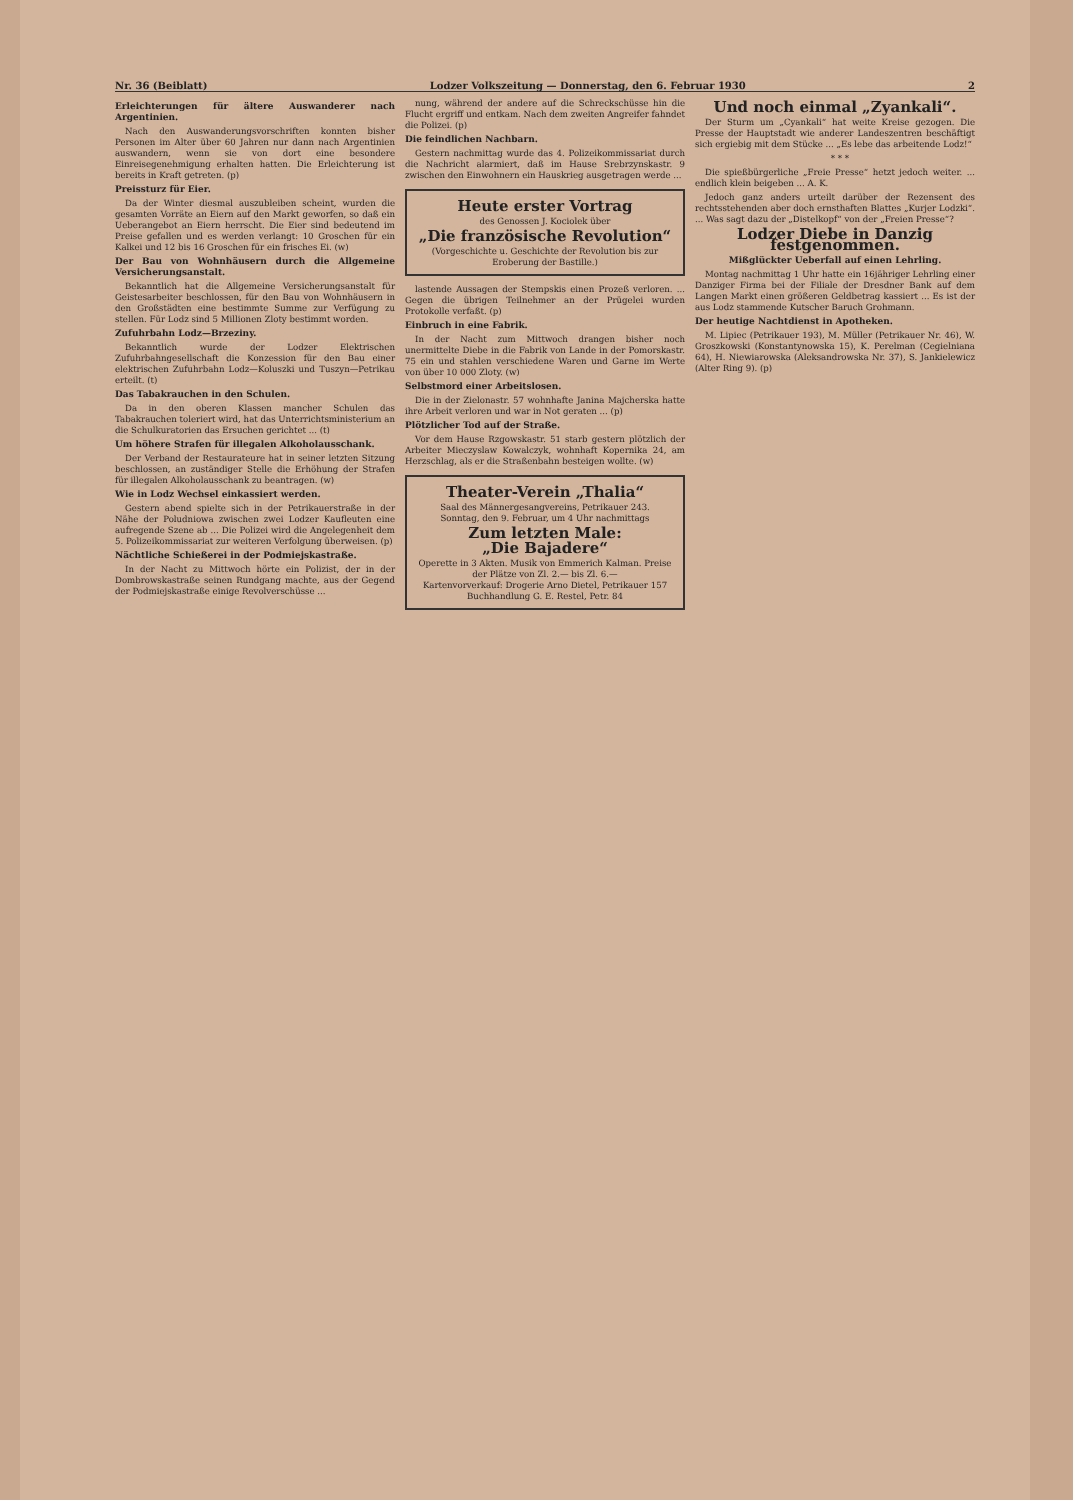Nr. 36 (Beiblatt) Lodzer Volkszeitung — Donnerstag, den 6. Februar 1930 2
Erleichterungen für ältere Auswanderer nach Argentinien.
Nach den Auswanderungsvorschriften konnten bisher Personen im Alter über 60 Jahren nur dann nach Argentinien auswandern, wenn sie von dort eine besondere Einreisegenehmigung erhalten hatten. Die Erleichterung ist bereits in Kraft getreten. (p)
Preissturz für Eier.
Da der Winter diesmal auszubleiben scheint, wurden die gesamten Vorräte an Eiern auf den Markt geworfen, so daß ein Ueberangebot an Eiern herrscht. Die Eier sind bedeutend im Preise gefallen und es werden verlangt: 10 Groschen für ein Kalkei und 12 bis 16 Groschen für ein frisches Ei. (w)
Der Bau von Wohnhäusern durch die Allgemeine Versicherungsanstalt.
Bekanntlich hat die Allgemeine Versicherungsanstalt für Geistesarbeiter beschlossen, für den Bau von Wohnhäusern in den Großstädten eine bestimmte Summe zur Verfügung zu stellen. Für Lodz sind 5 Millionen Zloty bestimmt worden.
Zufuhrbahn Lodz—Brzeziny.
Bekanntlich wurde der Lodzer Elektrischen Zufuhrbahngesellschaft die Konzession für den Bau einer elektrischen Zufuhrbahn Lodz—Koluszki und Tuszyn—Petrikau erteilt. (t)
Das Tabakrauchen in den Schulen.
Da in den oberen Klassen mancher Schulen das Tabakrauchen toleriert wird, hat das Unterrichtsministerium an die Schulkuratorien das Ersuchen gerichtet ... (t)
Um höhere Strafen für illegalen Alkoholausschank.
Der Verband der Restaurateure hat in seiner letzten Sitzung beschlossen, an zuständiger Stelle die Erhöhung der Strafen für illegalen Alkoholausschank zu beantragen. (w)
Wie in Lodz Wechsel einkassiert werden.
Gestern abend spielte sich in der Petrikauerstraße in der Nähe der Poludniowa zwischen zwei Lodzer Kaufleuten eine aufregende Szene ab ... Die Polizei wird die Angelegenheit dem 5. Polizeikommissariat zur weiteren Verfolgung überweisen. (p)
Nächtliche Schießerei in der Podmiejskastraße.
In der Nacht zu Mittwoch hörte ein Polizist, der in der Dombrowskastraße seinen Rundgang machte, aus der Gegend der Podmiejskastraße einige Revolverschüsse ...
nung, während der andere auf die Schreckschüsse hin die Flucht ergriff und entkam. Nach dem zweiten Angreifer fahndet die Polizei. (p)
Die feindlichen Nachbarn.
Gestern nachmittag wurde das 4. Polizeikommissariat durch die Nachricht alarmiert, daß im Hause Srebrzynskastr. 9 zwischen den Einwohnern ein Hauskrieg ausgetragen werde ...
Heute erster Vortrag
des Genossen J. Kociolek über
„Die französische Revolution“
(Vorgeschichte u. Geschichte der Revolution bis zur Eroberung der Bastille.)
lastende Aussagen der Stempskis einen Prozeß verloren. ... Gegen die übrigen Teilnehmer an der Prügelei wurden Protokolle verfaßt. (p)
Einbruch in eine Fabrik.
In der Nacht zum Mittwoch drangen bisher noch unermittelte Diebe in die Fabrik von Lande in der Pomorskastr. 75 ein und stahlen verschiedene Waren und Garne im Werte von über 10 000 Zloty. (w)
Selbstmord einer Arbeitslosen.
Die in der Zielonastr. 57 wohnhafte Janina Majcherska hatte ihre Arbeit verloren und war in Not geraten ... (p)
Plötzlicher Tod auf der Straße.
Vor dem Hause Rzgowskastr. 51 starb gestern plötzlich der Arbeiter Mieczyslaw Kowalczyk, wohnhaft Kopernika 24, am Herzschlag, als er die Straßenbahn besteigen wollte. (w)
Theater-Verein „Thalia“
Saal des Männergesangvereins, Petrikauer 243.
Sonntag, den 9. Februar, um 4 Uhr nachmittags
Zum letzten Male:
„Die Bajadere“
Operette in 3 Akten. Musik von Emmerich Kalman. Preise der Plätze von Zl. 2.— bis Zl. 6.—
Kartenvorverkauf: Drogerie Arno Dietel, Petrikauer 157 Buchhandlung G. E. Restel, Petr. 84
Und noch einmal „Zyankali“.
Der Sturm um „Cyankali“ hat weite Kreise gezogen. Die Presse der Hauptstadt wie anderer Landeszentren beschäftigt sich ergiebig mit dem Stücke ... „Es lebe das arbeitende Lodz!“
* * *
Die spießbürgerliche „Freie Presse“ hetzt jedoch weiter. ... endlich klein beigeben ... A. K.
Jedoch ganz anders urteilt darüber der Rezensent des rechtsstehenden aber doch ernsthaften Blattes „Kurjer Lodzki“. ... Was sagt dazu der „Distelkopf“ von der „Freien Presse“?
Lodzer Diebe in Danzig festgenommen.
Mißglückter Ueberfall auf einen Lehrling.
Montag nachmittag 1 Uhr hatte ein 16jähriger Lehrling einer Danziger Firma bei der Filiale der Dresdner Bank auf dem Langen Markt einen größeren Geldbetrag kassiert ... Es ist der aus Lodz stammende Kutscher Baruch Grohmann.
Der heutige Nachtdienst in Apotheken.
M. Lipiec (Petrikauer 193), M. Müller (Petrikauer Nr. 46), W. Groszkowski (Konstantynowska 15), K. Perelman (Cegielniana 64), H. Niewiarowska (Aleksandrowska Nr. 37), S. Jankielewicz (Alter Ring 9). (p)